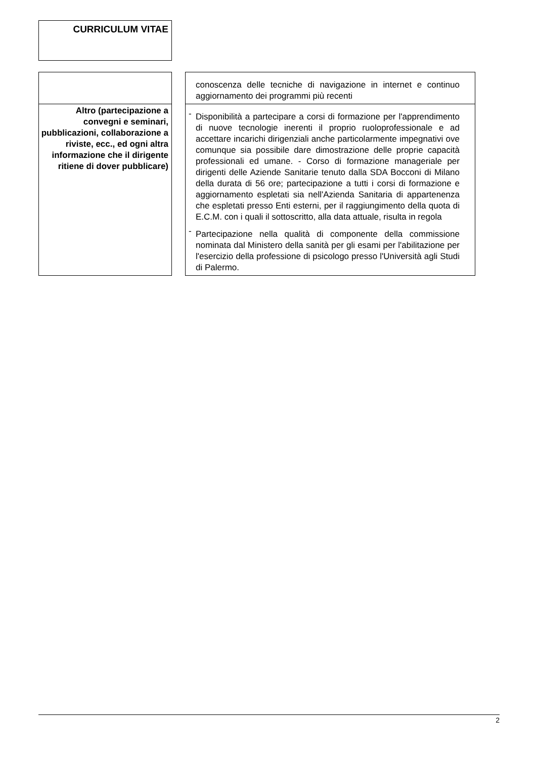CURRICULUM VITAE
| | | conoscenza delle tecniche di navigazione in internet e continuo aggiornamento dei programmi più recenti |
| Altro (partecipazione a convegni e seminari, pubblicazioni, collaborazione a riviste, ecc., ed ogni altra informazione che il dirigente ritiene di dover pubblicare) | | - Disponibilità a partecipare a corsi di formazione per l'apprendimento di nuove tecnologie inerenti il proprio ruoloprofessionale e ad accettare incarichi dirigenziali anche particolarmente impegnativi ove comunque sia possibile dare dimostrazione delle proprie capacità professionali ed umane. - Corso di formazione manageriale per dirigenti delle Aziende Sanitarie tenuto dalla SDA Bocconi di Milano della durata di 56 ore; partecipazione a tutti i corsi di formazione e aggiornamento espletati sia nell'Azienda Sanitaria di appartenenza che espletati presso Enti esterni, per il raggiungimento della quota di E.C.M. con i quali il sottoscritto, alla data attuale, risulta in regola - Partecipazione nella qualità di componente della commissione nominata dal Ministero della sanità per gli esami per l'abilitazione per l'esercizio della professione di psicologo presso l'Università agli Studi di Palermo. |
2